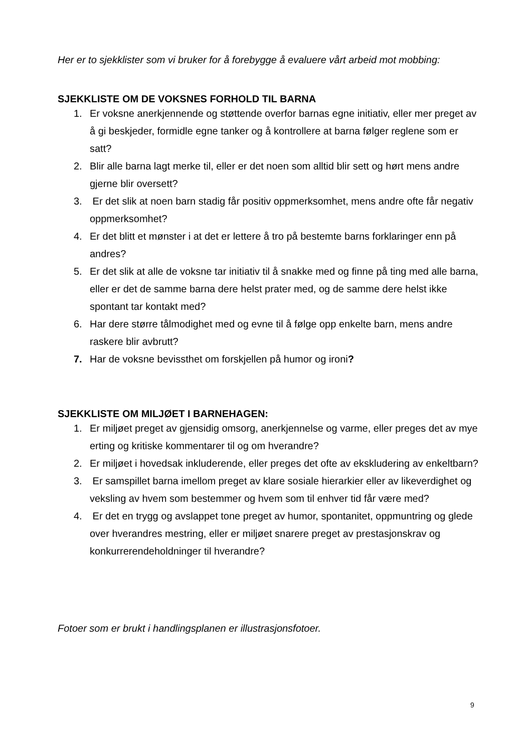Her er to sjekklister som vi bruker for å forebygge å evaluere vårt arbeid mot mobbing:
SJEKKLISTE OM DE VOKSNES FORHOLD TIL BARNA
1. Er voksne anerkjennende og støttende overfor barnas egne initiativ, eller mer preget av å gi beskjeder, formidle egne tanker og å kontrollere at barna følger reglene som er satt?
2. Blir alle barna lagt merke til, eller er det noen som alltid blir sett og hørt mens andre gjerne blir oversett?
3. Er det slik at noen barn stadig får positiv oppmerksomhet, mens andre ofte får negativ oppmerksomhet?
4. Er det blitt et mønster i at det er lettere å tro på bestemte barns forklaringer enn på andres?
5. Er det slik at alle de voksne tar initiativ til å snakke med og finne på ting med alle barna, eller er det de samme barna dere helst prater med, og de samme dere helst ikke spontant tar kontakt med?
6. Har dere større tålmodighet med og evne til å følge opp enkelte barn, mens andre raskere blir avbrutt?
7. Har de voksne bevissthet om forskjellen på humor og ironi?
SJEKKLISTE OM MILJØET I BARNEHAGEN:
1. Er miljøet preget av gjensidig omsorg, anerkjennelse og varme, eller preges det av mye erting og kritiske kommentarer til og om hverandre?
2. Er miljøet i hovedsak inkluderende, eller preges det ofte av ekskludering av enkeltbarn?
3. Er samspillet barna imellom preget av klare sosiale hierarkier eller av likeverdighet og veksling av hvem som bestemmer og hvem som til enhver tid får være med?
4. Er det en trygg og avslappet tone preget av humor, spontanitet, oppmuntring og glede over hverandres mestring, eller er miljøet snarere preget av prestasjonskrav og konkurrerendeholdninger til hverandre?
Fotoer som er brukt i handlingsplanen er illustrasjonsfotoer.
9